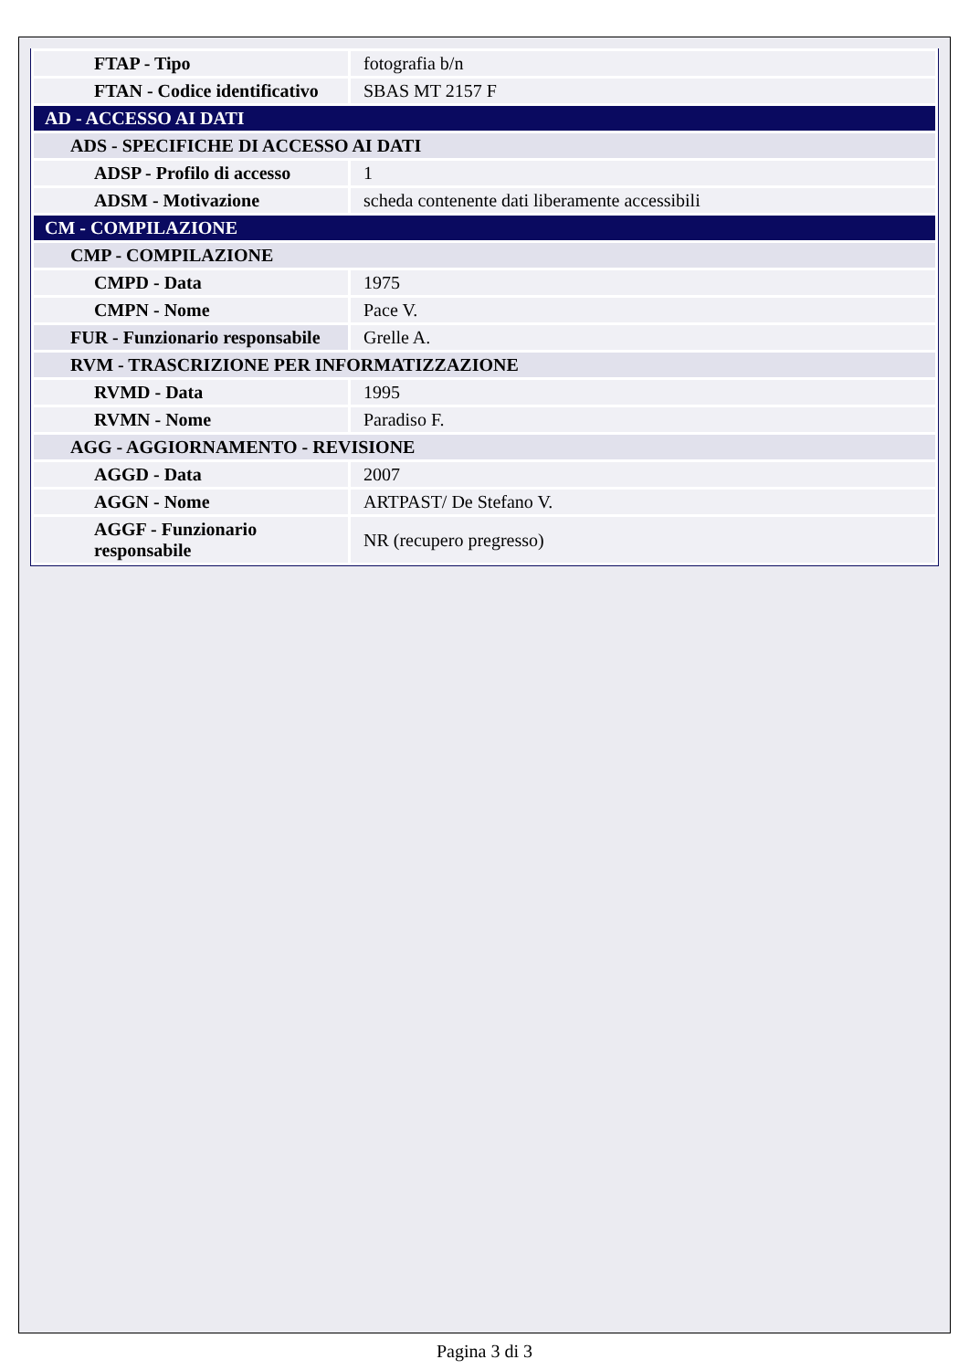| FTAP - Tipo | fotografia b/n |
| FTAN - Codice identificativo | SBAS MT 2157 F |
| AD - ACCESSO AI DATI | |
| ADS - SPECIFICHE DI ACCESSO AI DATI | |
| ADSP - Profilo di accesso | 1 |
| ADSM - Motivazione | scheda contenente dati liberamente accessibili |
| CM - COMPILAZIONE | |
| CMP - COMPILAZIONE | |
| CMPD - Data | 1975 |
| CMPN - Nome | Pace V. |
| FUR - Funzionario responsabile | Grelle A. |
| RVM - TRASCRIZIONE PER INFORMATIZZAZIONE | |
| RVMD - Data | 1995 |
| RVMN - Nome | Paradiso F. |
| AGG - AGGIORNAMENTO - REVISIONE | |
| AGGD - Data | 2007 |
| AGGN - Nome | ARTPAST/ De Stefano V. |
| AGGF - Funzionario responsabile | NR (recupero pregresso) |
Pagina 3 di 3